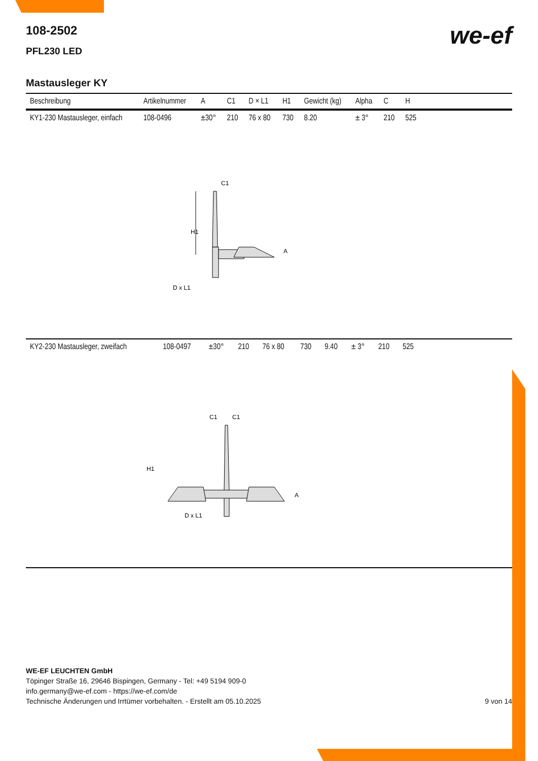108-2502
PFL230 LED
we-ef
Mastausleger KY
| Beschreibung | Artikelnummer | A | C1 | D × L1 | H1 | Gewicht (kg) | Alpha | C | H | |
| --- | --- | --- | --- | --- | --- | --- | --- | --- | --- | --- |
| KY1-230 Mastausleger, einfach | 108-0496 | ±30° | 210 | 76 x 80 | 730 | 8.20 | ± 3° | 210 | 525 | |
C1
H1
D x L1
A
| KY2-230 Mastausleger, zweifach | 108-0497 | ±30° | 210 | 76 x 80 | 730 | 9.40 | ± 3° | 210 | 525 | |
C1
C1
H1
D x L1
A
WE-EF LEUCHTEN GmbH
Töpinger Straße 16, 29646 Bispingen, Germany - Tel: +49 5194 909-0
info.germany@we-ef.com - https://we-ef.com/de
Technische Änderungen und Irrtümer vorbehalten. - Erstellt am 05.10.2025 9 von 14